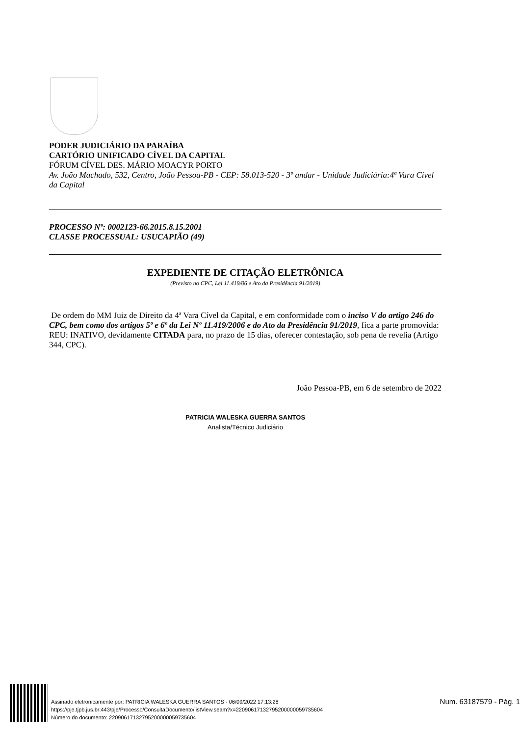PODER JUDICIÁRIO DA PARAÍBA
CARTÓRIO UNIFICADO CÍVEL DA CAPITAL
FÓRUM CÍVEL DES. MÁRIO MOACYR PORTO
Av. João Machado, 532, Centro, João Pessoa-PB - CEP: 58.013-520 - 3º andar - Unidade Judiciária:4ª Vara Cível da Capital
PROCESSO Nº: 0002123-66.2015.8.15.2001
CLASSE PROCESSUAL: USUCAPIÃO (49)
EXPEDIENTE DE CITAÇÃO ELETRÔNICA
(Previsto no CPC, Lei 11.419/06 e Ato da Presidência 91/2019)
De ordem do MM Juiz de Direito da 4ª Vara Cível da Capital, e em conformidade com o inciso V do artigo 246 do CPC, bem como dos artigos 5º e 6º da Lei Nº 11.419/2006 e do Ato da Presidência 91/2019, fica a parte promovida: REU: INATIVO, devidamente CITADA para, no prazo de 15 dias, oferecer contestação, sob pena de revelia (Artigo 344, CPC).
João Pessoa-PB, em 6 de setembro de 2022
PATRICIA WALESKA GUERRA SANTOS
Analista/Técnico Judiciário
Assinado eletronicamente por: PATRICIA WALESKA GUERRA SANTOS - 06/09/2022 17:13:28
https://pje.tjpb.jus.br:443/pje/Processo/ConsultaDocumento/listView.seam?x=22090617132795200000059735604
Número do documento: 22090617132795200000059735604
Num. 63187579 - Pág. 1